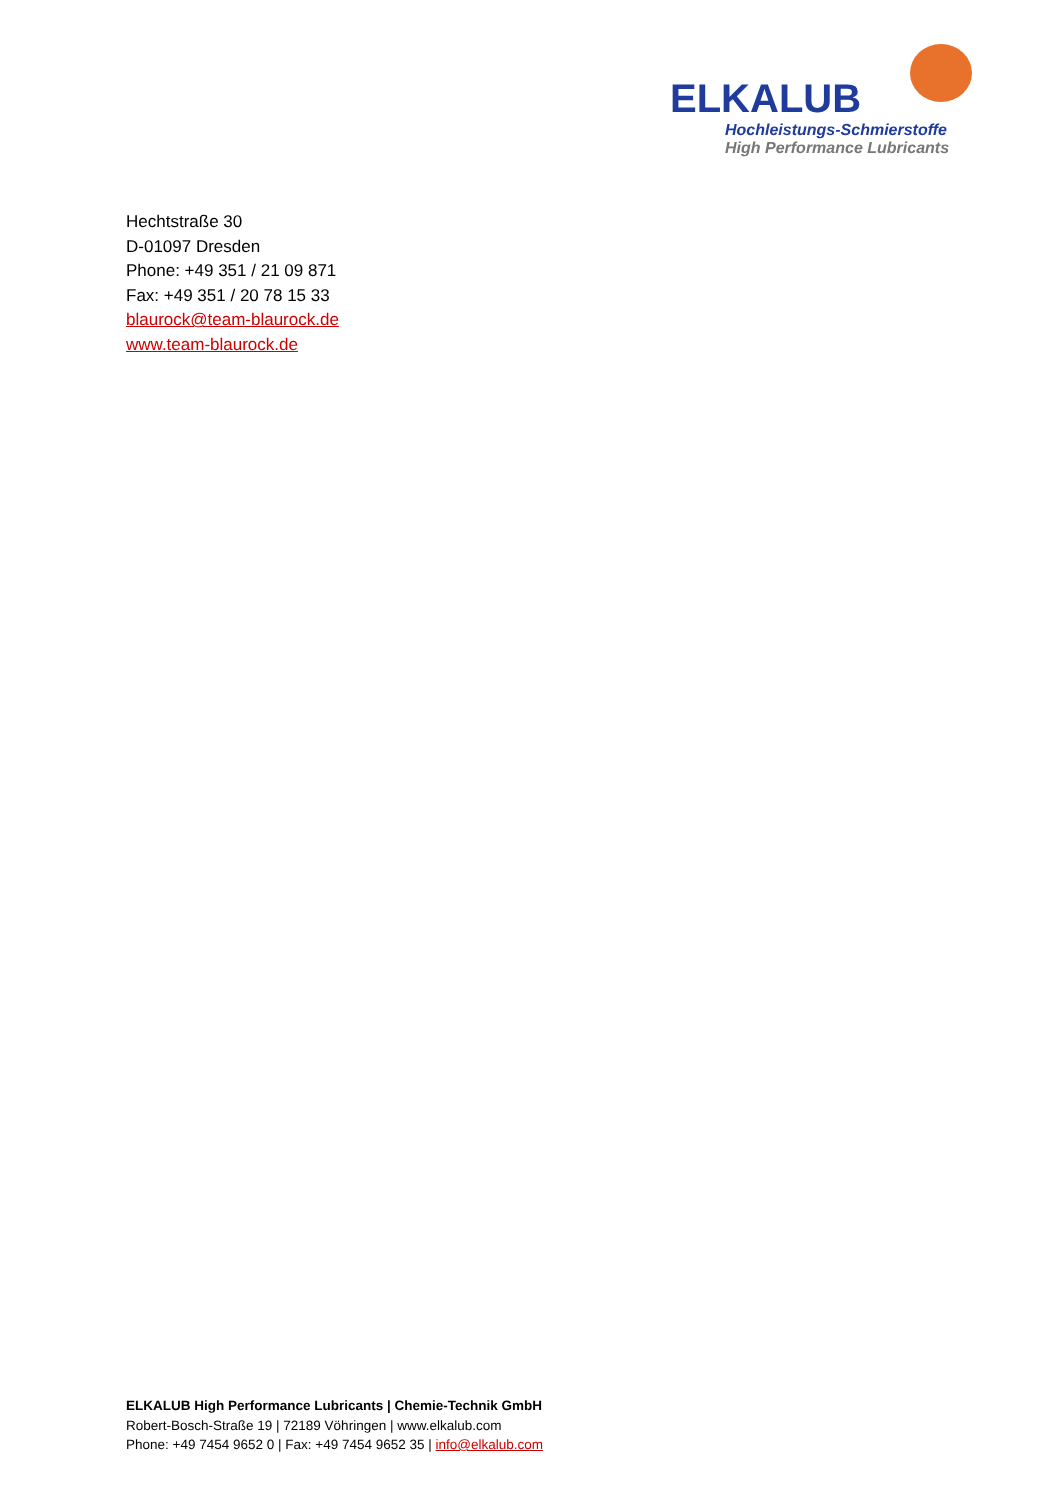ELKALUB
Hochleistungs-Schmierstoffe
High Performance Lubricants
Hechtstraße 30
D-01097 Dresden
Phone: +49 351 / 21 09 871
Fax: +49 351 / 20 78 15 33
blaurock@team-blaurock.de
www.team-blaurock.de
ELKALUB High Performance Lubricants | Chemie-Technik GmbH
Robert-Bosch-Straße 19 | 72189 Vöhringen | www.elkalub.com
Phone: +49 7454 9652 0 | Fax: +49 7454 9652 35 | info@elkalub.com